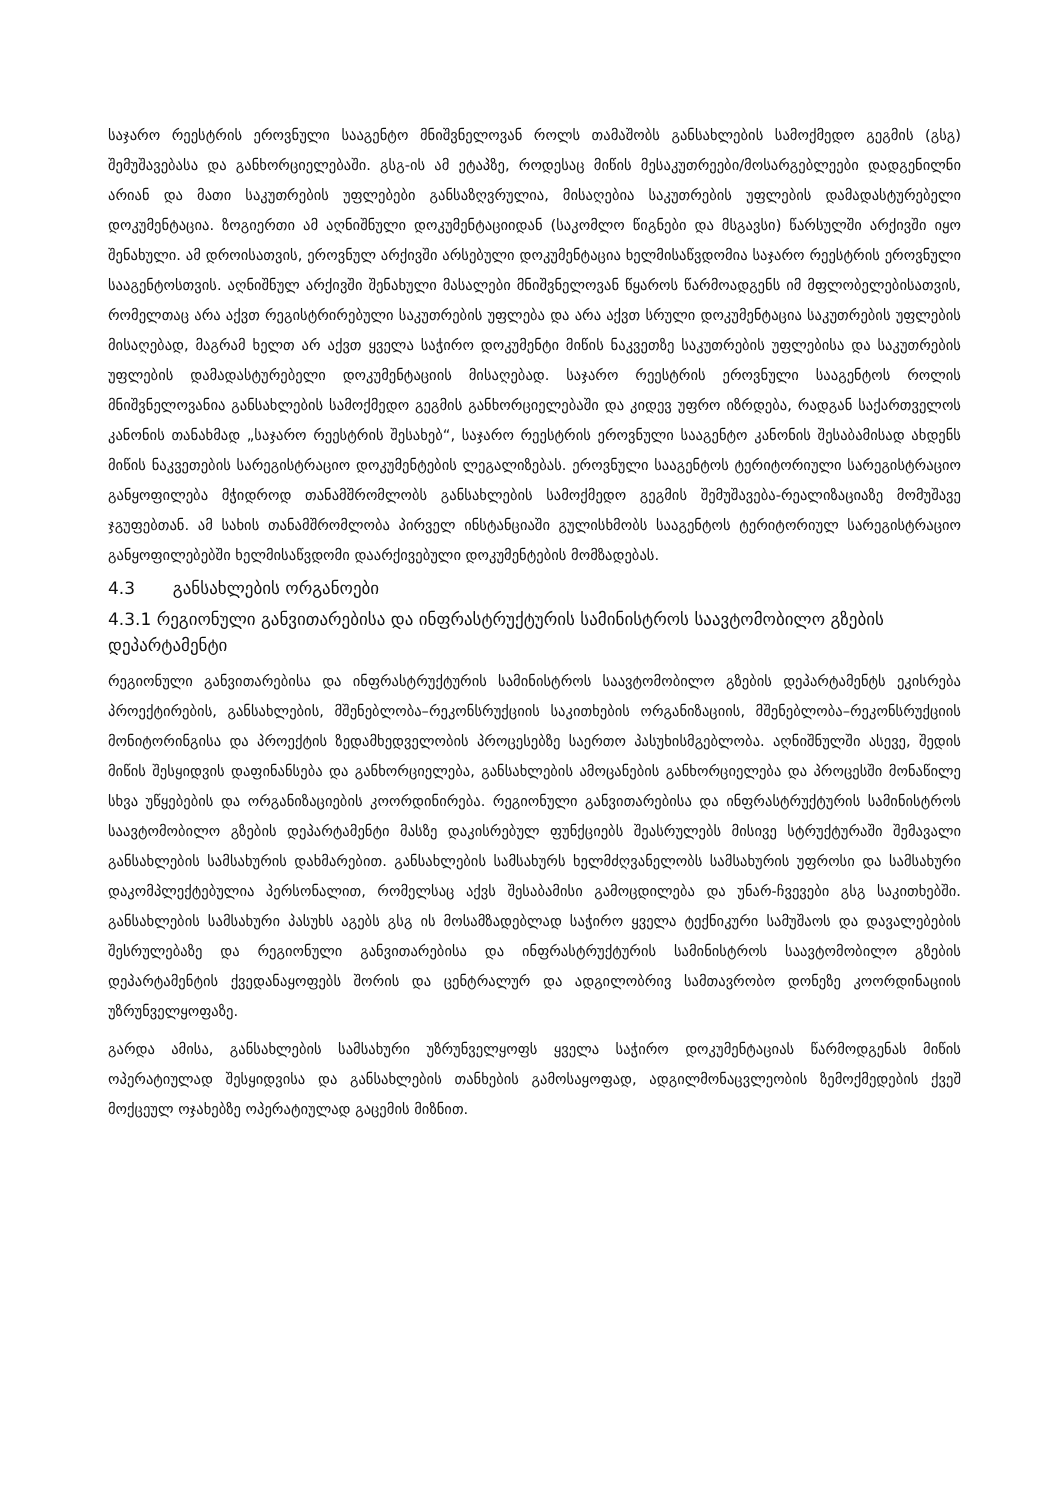საჯარო რეესტრის ეროვნული სააგენტო მნიშვნელოვან როლს თამაშობს განსახლების სამოქმედო გეგმის (გსგ) შემუშავებასა და განხორციელებაში. გსგ-ის ამ ეტაპზე, როდესაც მიწის მესაკუთრეები/მოსარგებლეები დადგენილნი არიან და მათი საკუთრების უფლებები განსაზღვრულია, მისაღებია საკუთრების უფლების დამადასტურებელი დოკუმენტაცია. ზოგიერთი ამ აღნიშნული დოკუმენტაციიდან (საკომლო წიგნები და მსგავსი) წარსულში არქივში იყო შენახული. ამ დროისათვის, ეროვნულ არქივში არსებული დოკუმენტაცია ხელმისაწვდომია საჯარო რეესტრის ეროვნული სააგენტოსთვის. აღნიშნულ არქივში შენახული მასალები მნიშვნელოვან წყაროს წარმოადგენს იმ მფლობელებისათვის, რომელთაც არა აქვთ რეგისტრირებული საკუთრების უფლება და არა აქვთ სრული დოკუმენტაცია საკუთრების უფლების მისაღებად, მაგრამ ხელთ არ აქვთ ყველა საჭირო დოკუმენტი მიწის ნაკვეთზე საკუთრების უფლებისა და საკუთრების უფლების დამადასტურებელი დოკუმენტაციის მისაღებად. საჯარო რეესტრის ეროვნული სააგენტოს როლის მნიშვნელოვანია განსახლების სამოქმედო გეგმის განხორციელებაში და კიდევ უფრო იზრდება, რადგან საქართველოს კანონის თანახმად „საჯარო რეესტრის შესახებ“, საჯარო რეესტრის ეროვნული სააგენტო კანონის შესაბამისად ახდენს მიწის ნაკვეთების სარეგისტრაციო დოკუმენტების ლეგალიზებას. ეროვნული სააგენტოს ტერიტორიული სარეგისტრაციო განყოფილება მჭიდროდ თანამშრომლობს განსახლების სამოქმედო გეგმის შემუშავება-რეალიზაციაზე მომუშავე ჯგუფებთან. ამ სახის თანამშრომლობა პირველ ინსტანციაში გულისხმობს სააგენტოს ტერიტორიულ სარეგისტრაციო განყოფილებებში ხელმისაწვდომი დაარქივებული დოკუმენტების მომზადებას.
4.3 განსახლების ორგანოები
4.3.1 რეგიონული განვითარებისა და ინფრასტრუქტურის სამინისტროს საავტომობილო გზების დეპარტამენტი
რეგიონული განვითარებისა და ინფრასტრუქტურის სამინისტროს საავტომობილო გზების დეპარტამენტს ეკისრება პროექტირების, განსახლების, მშენებლობა–რეკონსრუქციის საკითხების ორგანიზაციის, მშენებლობა–რეკონსრუქციის მონიტორინგისა და პროექტის ზედამხედველობის პროცესებზე საერთო პასუხისმგებლობა. აღნიშნულში ასევე, შედის მიწის შესყიდვის დაფინანსება და განხორციელება, განსახლების ამოცანების განხორციელება და პროცესში მონაწილე სხვა უწყებების და ორგანიზაციების კოორდინირება. რეგიონული განვითარებისა და ინფრასტრუქტურის სამინისტროს საავტომობილო გზების დეპარტამენტი მასზე დაკისრებულ ფუნქციებს შეასრულებს მისივე სტრუქტურაში შემავალი განსახლების სამსახურის დახმარებით. განსახლების სამსახურს ხელმძღვანელობს სამსახურის უფროსი და სამსახური დაკომპლექტებულია პერსონალით, რომელსაც აქვს შესაბამისი გამოცდილება და უნარ-ჩვევები გსგ საკითხებში. განსახლების სამსახური პასუხს აგებს გსგ ის მოსამზადებლად საჭირო ყველა ტექნიკური სამუშაოს და დავალებების შესრულებაზე და რეგიონული განვითარებისა და ინფრასტრუქტურის სამინისტროს საავტომობილო გზების დეპარტამენტის ქვედანაყოფებს შორის და ცენტრალურ და ადგილობრივ სამთავრობო დონეზე კოორდინაციის უზრუნველყოფაზე.
გარდა ამისა, განსახლების სამსახური უზრუნველყოფს ყველა საჭირო დოკუმენტაციას წარმოდგენას მიწის ოპერატიულად შესყიდვისა და განსახლების თანხების გამოსაყოფად, ადგილმონაცვლეობის ზემოქმედების ქვეშ მოქცეულ ოჯახებზე ოპერატიულად გაცემის მიზნით.